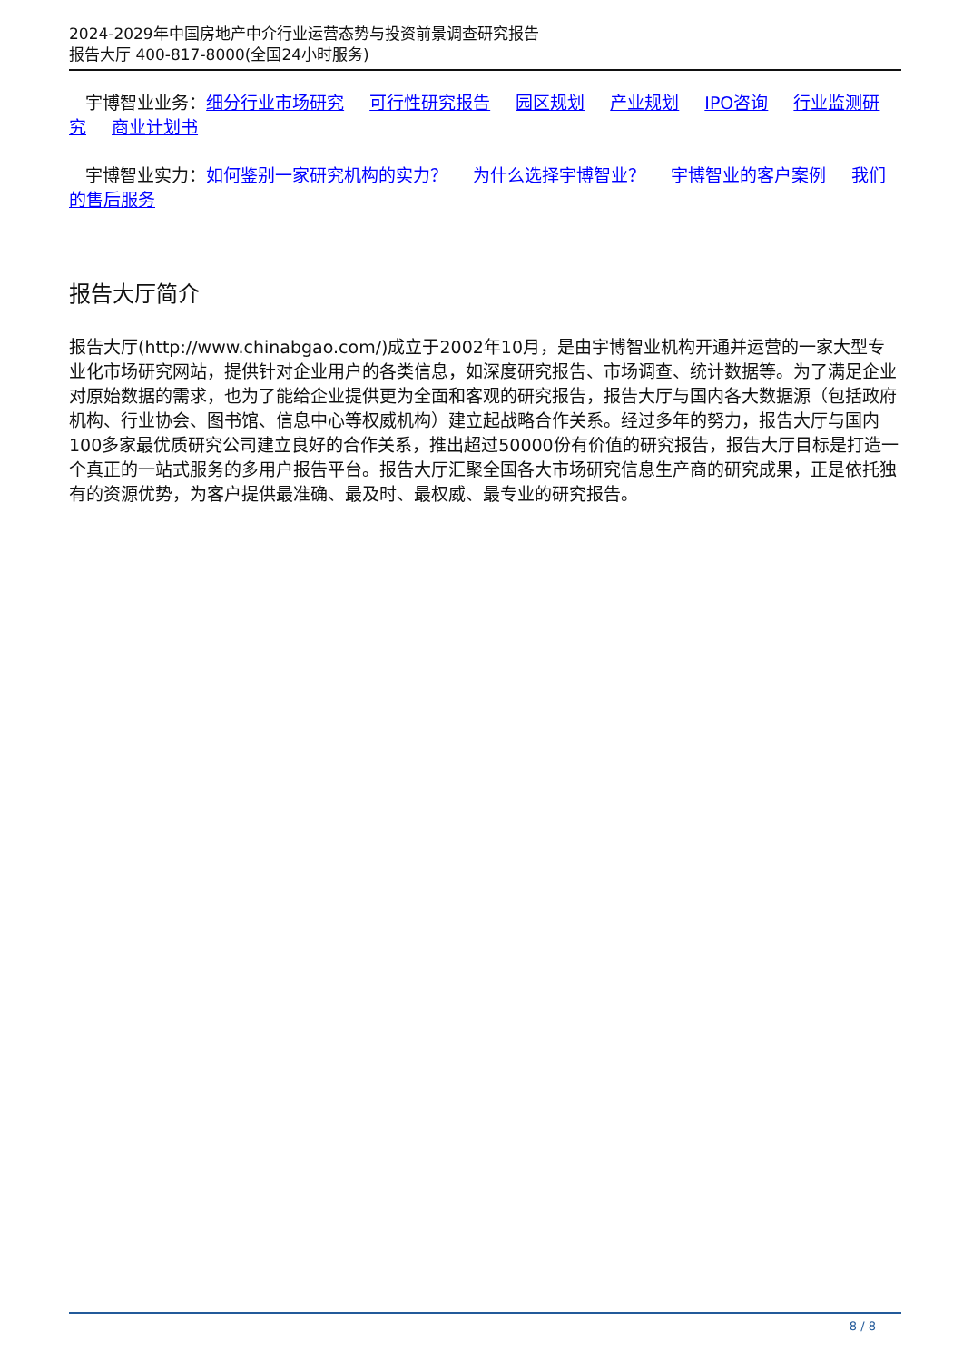2024-2029年中国房地产中介行业运营态势与投资前景调查研究报告
报告大厅 400-817-8000(全国24小时服务)
宇博智业业务：细分行业市场研究 可行性研究报告 园区规划 产业规划 IPO咨询 行业监测研究 商业计划书
宇博智业实力：如何鉴别一家研究机构的实力？ 为什么选择宇博智业？ 宇博智业的客户案例 我们的售后服务
报告大厅简介
报告大厅(http://www.chinabgao.com/)成立于2002年10月，是由宇博智业机构开通并运营的一家大型专业化市场研究网站，提供针对企业用户的各类信息，如深度研究报告、市场调查、统计数据等。为了满足企业对原始数据的需求，也为了能给企业提供更为全面和客观的研究报告，报告大厅与国内各大数据源（包括政府机构、行业协会、图书馆、信息中心等权威机构）建立起战略合作关系。经过多年的努力，报告大厅与国内100多家最优质研究公司建立良好的合作关系，推出超过50000份有价值的研究报告，报告大厅目标是打造一个真正的一站式服务的多用户报告平台。报告大厅汇聚全国各大市场研究信息生产商的研究成果，正是依托独有的资源优势，为客户提供最准确、最及时、最权威、最专业的研究报告。
8 / 8